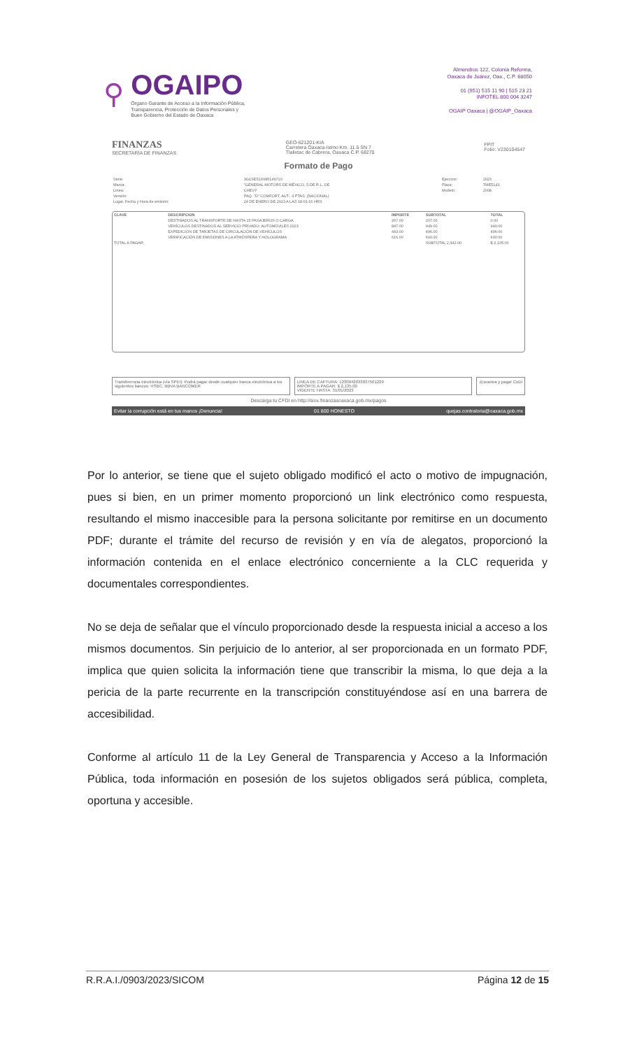⚲
OGAIPO
Órgano Garante de Acceso a la Información Pública,
Transparencia, Protección de Datos Personales y
Buen Gobierno del Estado de Oaxaca
Almendros 122, Colonia Reforma,
Oaxaca de Juárez, Oax., C.P. 68050
01 (951) 515 11 90 | 515 23 21
INFOTEL 800 004 3247
OGAIP Oaxaca | @OGAIP_Oaxaca
FINANZAS
SECRETARÍA DE FINANZAS
GEO-621201-KIA
Carretera Oaxaca-Istmo Km. 11.5 SN 7
Tlalixtac de Cabrera, Oaxaca C.P. 68270
FPIT
Folio: V230104547
Formato de Pago
| Serie: | 3G1SE51X685149710 | Ejercicio: | 2023 |
| Marca: | "GENERAL MOTORS DE MÉXICO, S.DE R.L. DE | Placa: | TME5143 |
| Línea: | CHEVY | Modelo: | 2008 |
| Versión: | PAQ. "D" COMFORT, AUT., 4 PTAS. (NACIONAL) | | |
| Lugar, Fecha y Hora de emisión: | 24 DE ENERO DE 2023 A LAS 18:01:16 HRS | | |
| CLAVE | DESCRIPCION | IMPORTE | SUBTOTAL | TOTAL |
| --- | --- | --- | --- | --- |
| | DESTINADOS AL TRANSPORTE DE HASTA 15 PASAJEROS O CARGA | 207.00 | 207.00 | 0.00 |
| | VEHÍCULOS DESTINADOS AL SERVICIO PRIVADO: AUTOMÓVILES 2023 | 847.00 | 949.00 | 949.00 |
| | EXPEDICIÓN DE TARJETAS DE CIRCULACIÓN DE VEHÍCULOS | 443.00 | 496.00 | 496.00 |
| | VERIFICACIÓN DE EMISIONES A LA ATMÓSFERA Y HOLOGRAMA | 616.00 | 690.00 | 690.00 |
| TOTAL A PAGAR | | | SUBTOTAL 2,342.00 | $ 2,135.00 |
Transferencia electrónica (vía SPEI): Podrá pagar desde cualquier banca electrónica a los siguientes bancos: HSBC, BBVA BANCOMER
LINEA DE CAPTURA: 1230042033037501229
IMPORTE A PAGAR: $ 2,135.00
VIGENTE HASTA: 31/01/2023
¡Escanea y paga! CoDi
Descarga tu CFDI en http://siox.finanzasoaxaca.gob.mx/pagos
Evitar la corrupción está en tus manos ¡Denuncia! 01 800 HONESTO quejas.contraloria@oaxaca.gob.mx
Por lo anterior, se tiene que el sujeto obligado modificó el acto o motivo de impugnación, pues si bien, en un primer momento proporcionó un link electrónico como respuesta, resultando el mismo inaccesible para la persona solicitante por remitirse en un documento PDF; durante el trámite del recurso de revisión y en vía de alegatos, proporcionó la información contenida en el enlace electrónico concerniente a la CLC requerida y documentales correspondientes.
No se deja de señalar que el vínculo proporcionado desde la respuesta inicial a acceso a los mismos documentos. Sin perjuicio de lo anterior, al ser proporcionada en un formato PDF, implica que quien solicita la información tiene que transcribir la misma, lo que deja a la pericia de la parte recurrente en la transcripción constituyéndose así en una barrera de accesibilidad.
Conforme al artículo 11 de la Ley General de Transparencia y Acceso a la Información Pública, toda información en posesión de los sujetos obligados será pública, completa, oportuna y accesible.
R.R.A.I./0903/2023/SICOM Página 12 de 15